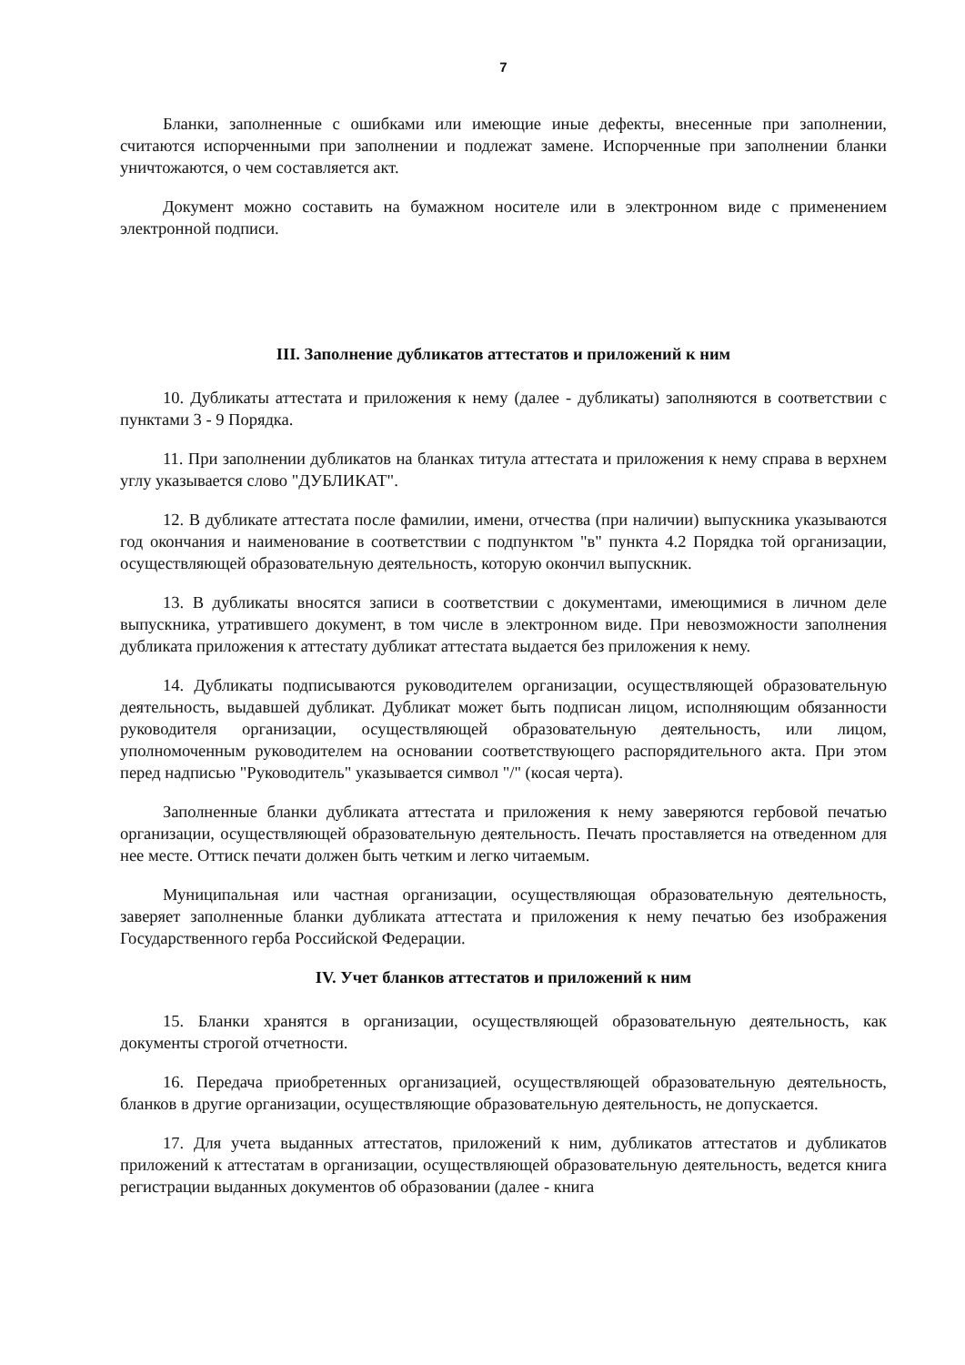7
Бланки, заполненные с ошибками или имеющие иные дефекты, внесенные при заполнении, считаются испорченными при заполнении и подлежат замене. Испорченные при заполнении бланки уничтожаются, о чем составляется акт.
Документ можно составить на бумажном носителе или в электронном виде с применением электронной подписи.
III. Заполнение дубликатов аттестатов и приложений к ним
10. Дубликаты аттестата и приложения к нему (далее - дубликаты) заполняются в соответствии с пунктами 3 - 9 Порядка.
11. При заполнении дубликатов на бланках титула аттестата и приложения к нему справа в верхнем углу указывается слово "ДУБЛИКАТ".
12. В дубликате аттестата после фамилии, имени, отчества (при наличии) выпускника указываются год окончания и наименование в соответствии с подпунктом "в" пункта 4.2 Порядка той организации, осуществляющей образовательную деятельность, которую окончил выпускник.
13. В дубликаты вносятся записи в соответствии с документами, имеющимися в личном деле выпускника, утратившего документ, в том числе в электронном виде. При невозможности заполнения дубликата приложения к аттестату дубликат аттестата выдается без приложения к нему.
14. Дубликаты подписываются руководителем организации, осуществляющей образовательную деятельность, выдавшей дубликат. Дубликат может быть подписан лицом, исполняющим обязанности руководителя организации, осуществляющей образовательную деятельность, или лицом, уполномоченным руководителем на основании соответствующего распорядительного акта. При этом перед надписью "Руководитель" указывается символ "/" (косая черта).
Заполненные бланки дубликата аттестата и приложения к нему заверяются гербовой печатью организации, осуществляющей образовательную деятельность. Печать проставляется на отведенном для нее месте. Оттиск печати должен быть четким и легко читаемым.
Муниципальная или частная организации, осуществляющая образовательную деятельность, заверяет заполненные бланки дубликата аттестата и приложения к нему печатью без изображения Государственного герба Российской Федерации.
IV. Учет бланков аттестатов и приложений к ним
15. Бланки хранятся в организации, осуществляющей образовательную деятельность, как документы строгой отчетности.
16. Передача приобретенных организацией, осуществляющей образовательную деятельность, бланков в другие организации, осуществляющие образовательную деятельность, не допускается.
17. Для учета выданных аттестатов, приложений к ним, дубликатов аттестатов и дубликатов приложений к аттестатам в организации, осуществляющей образовательную деятельность, ведется книга регистрации выданных документов об образовании (далее - книга